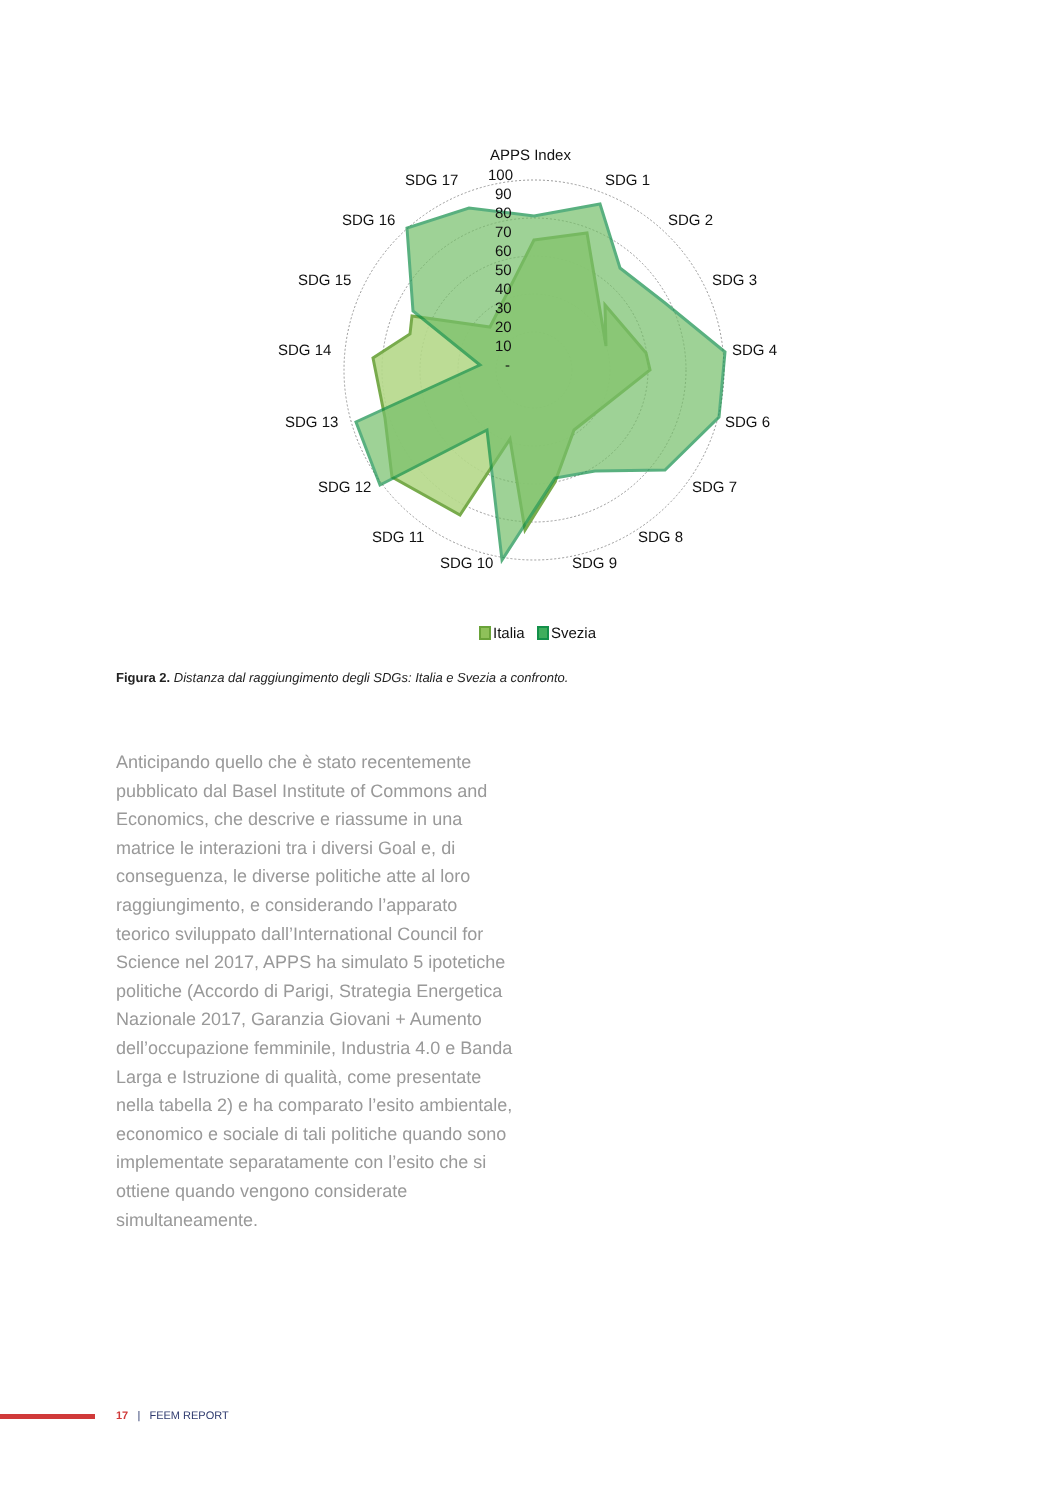APPS Index
SDG 1
SDG 2
SDG 3
SDG 4
SDG 6
SDG 7
SDG 8
SDG 9
SDG 10
SDG 11
SDG 12
SDG 13
SDG 14
SDG 15
SDG 16
SDG 17
100
90
80
70
60
50
40
30
20
10
-
Italia
Svezia
Figura 2. Distanza dal raggiungimento degli SDGs: Italia e Svezia a confronto.
Anticipando quello che è stato recentemente pubblicato dal Basel Institute of Commons and Economics, che descrive e riassume in una matrice le interazioni tra i diversi Goal e, di conseguenza, le diverse politiche atte al loro raggiungimento, e considerando l’apparato teorico sviluppato dall’International Council for Science nel 2017, APPS ha simulato 5 ipotetiche politiche (Accordo di Parigi, Strategia Energetica Nazionale 2017, Garanzia Giovani + Aumento dell’occupazione femminile, Industria 4.0 e Banda Larga e Istruzione di qualità, come presentate nella tabella 2) e ha comparato l’esito ambientale, economico e sociale di tali politiche quando sono implementate separatamente con l’esito che si ottiene quando vengono considerate simultaneamente.
17 | FEEM REPORT